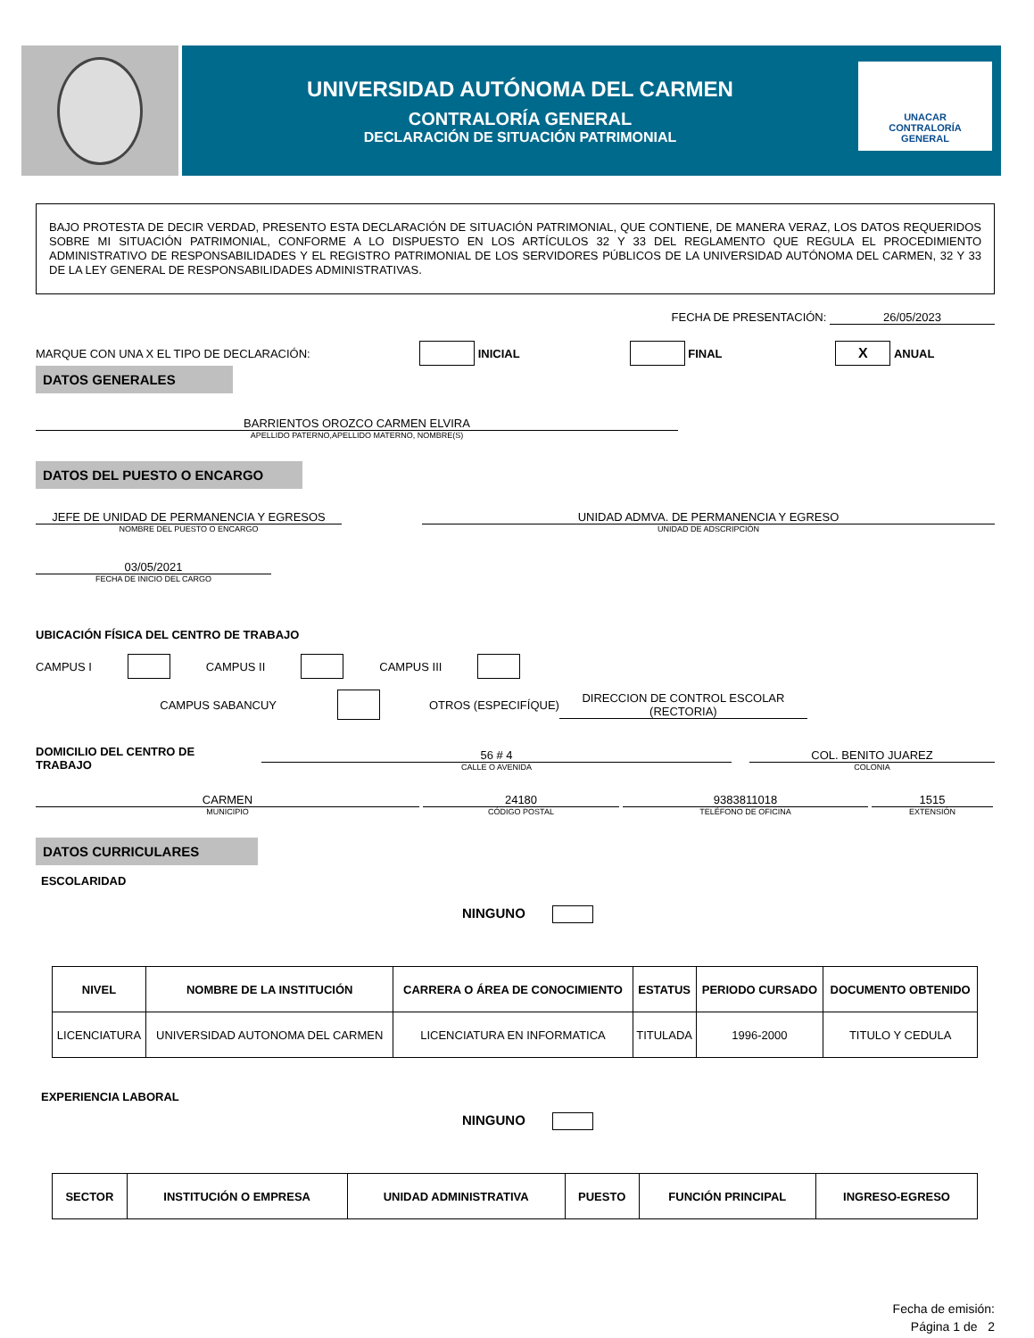UNIVERSIDAD AUTÓNOMA DEL CARMEN
CONTRALORÍA GENERAL
DECLARACIÓN DE SITUACIÓN PATRIMONIAL
UNACAR
CONTRALORÍA GENERAL
BAJO PROTESTA DE DECIR VERDAD, PRESENTO ESTA DECLARACIÓN DE SITUACIÓN PATRIMONIAL, QUE CONTIENE, DE MANERA VERAZ, LOS DATOS REQUERIDOS SOBRE MI SITUACIÓN PATRIMONIAL, CONFORME A LO DISPUESTO EN LOS ARTÍCULOS 32 Y 33 DEL REGLAMENTO QUE REGULA EL PROCEDIMIENTO ADMINISTRATIVO DE RESPONSABILIDADES Y EL REGISTRO PATRIMONIAL DE LOS SERVIDORES PÚBLICOS DE LA UNIVERSIDAD AUTÓNOMA DEL CARMEN, 32 Y 33 DE LA LEY GENERAL DE RESPONSABILIDADES ADMINISTRATIVAS.
FECHA DE PRESENTACIÓN: 26/05/2023
MARQUE CON UNA X EL TIPO DE DECLARACIÓN: INICIAL FINAL X ANUAL
DATOS GENERALES
BARRIENTOS OROZCO CARMEN ELVIRA
APELLIDO PATERNO,APELLIDO MATERNO, NOMBRE(S)
DATOS DEL PUESTO O ENCARGO
JEFE DE UNIDAD DE PERMANENCIA Y EGRESOS
NOMBRE DEL PUESTO O ENCARGO
UNIDAD ADMVA. DE PERMANENCIA Y EGRESO
UNIDAD DE ADSCRIPCIÓN
03/05/2021
FECHA DE INICIO DEL CARGO
UBICACIÓN FÍSICA DEL CENTRO DE TRABAJO
CAMPUS I CAMPUS II CAMPUS III
CAMPUS SABANCUY OTROS (ESPECIFÍQUE) DIRECCION DE CONTROL ESCOLAR (RECTORIA)
DOMICILIO DEL CENTRO DE TRABAJO
56 # 4
CALLE O AVENIDA
COL. BENITO JUAREZ
COLONIA
CARMEN
MUNICIPIO
24180
CÓDIGO POSTAL
9383811018
TELÉFONO DE OFICINA
1515
EXTENSIÓN
DATOS CURRICULARES
ESCOLARIDAD
NINGUNO
| NIVEL | NOMBRE DE LA INSTITUCIÓN | CARRERA O ÁREA DE CONOCIMIENTO | ESTATUS | PERIODO CURSADO | DOCUMENTO OBTENIDO |
| --- | --- | --- | --- | --- | --- |
| LICENCIATURA | UNIVERSIDAD AUTONOMA DEL CARMEN | LICENCIATURA EN INFORMATICA | TITULADA | 1996-2000 | TITULO Y CEDULA |
EXPERIENCIA LABORAL
NINGUNO
| SECTOR | INSTITUCIÓN O EMPRESA | UNIDAD ADMINISTRATIVA | PUESTO | FUNCIÓN PRINCIPAL | INGRESO-EGRESO |
| --- | --- | --- | --- | --- | --- |
Fecha de emisión:
Página 1 de 2